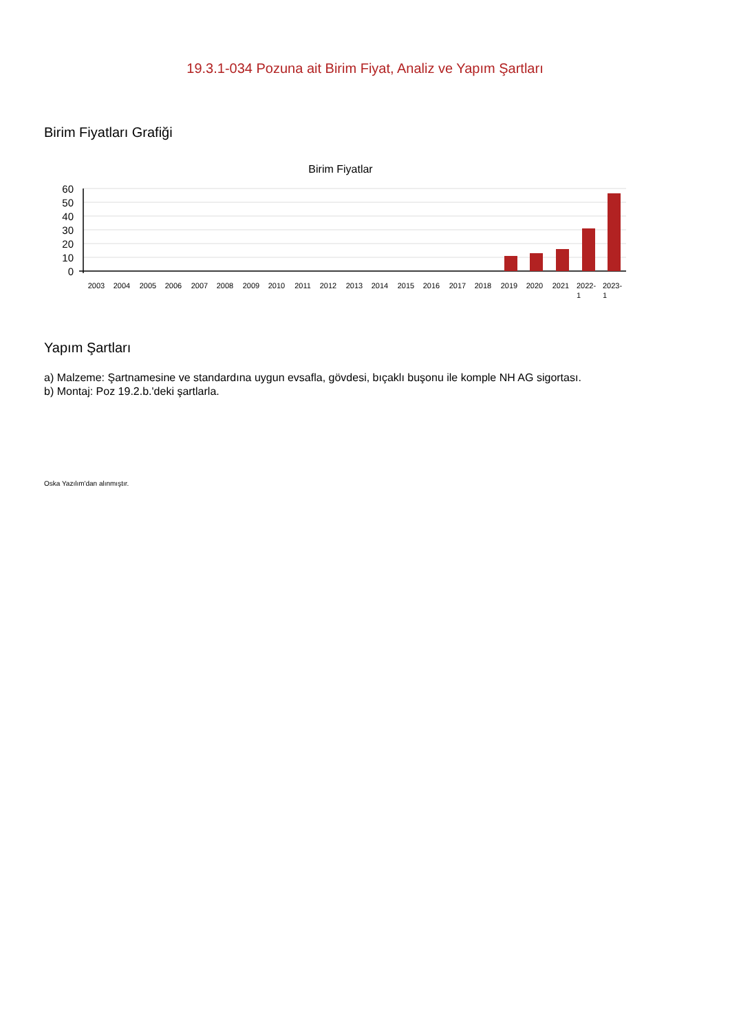19.3.1-034 Pozuna ait Birim Fiyat, Analiz ve Yapım Şartları
Birim Fiyatları Grafiği
Birim Fiyatlar
60
50
40
30
20
10
0
2003
2004
2005
2006
2007
2008
2009
2010
2011
2012
2013
2014
2015
2016
2017
2018
2019
2020
2021
2022-
1
2023-
1
Yapım Şartları
a) Malzeme: Şartnamesine ve standardına uygun evsafla, gövdesi, bıçaklı buşonu ile komple NH AG sigortası.
b) Montaj: Poz 19.2.b.'deki şartlarla.
Oska Yazılım'dan alınmıştır.